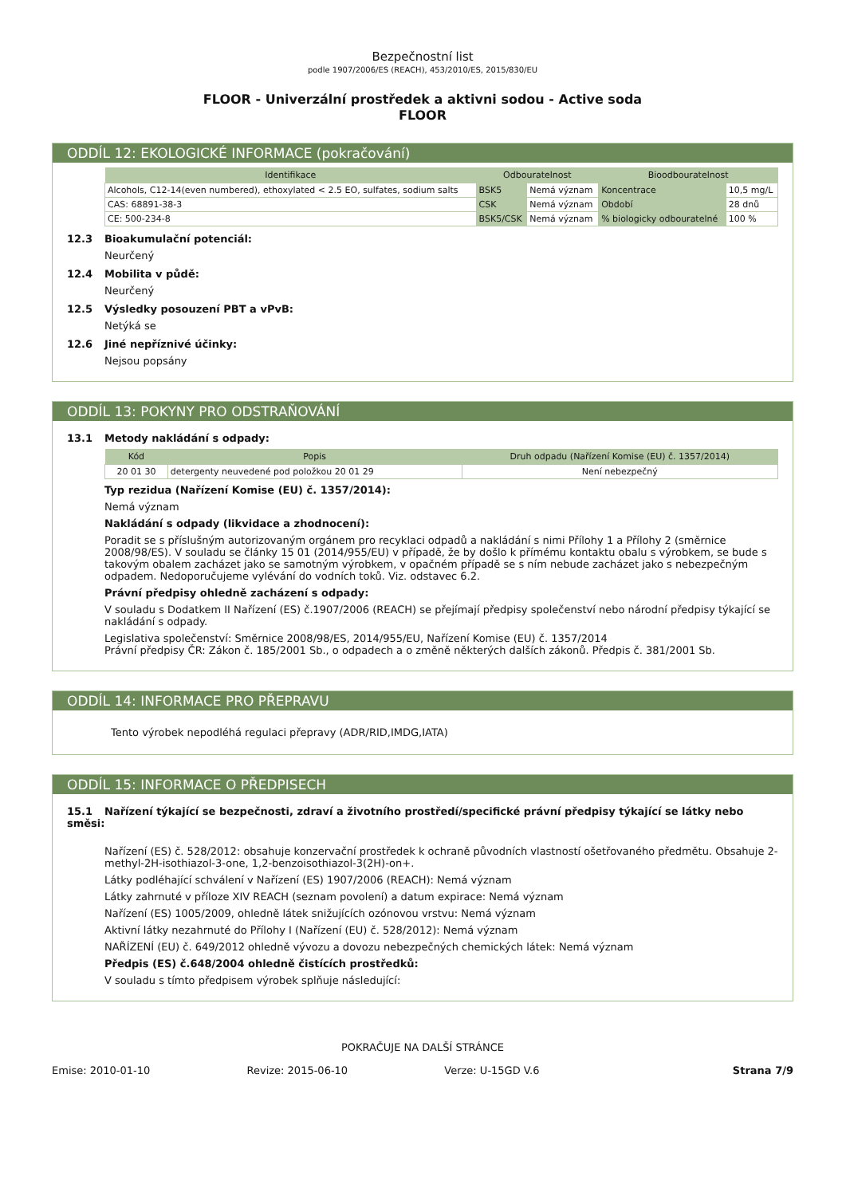Bezpečnostní list
podle 1907/2006/ES (REACH), 453/2010/ES, 2015/830/EU
FLOOR - Univerzální prostředek a aktivni sodou - Active soda
FLOOR
ODDÍL 12: EKOLOGICKÉ INFORMACE (pokračování)
| Identifikace | Odbouratelnost | | Bioodbouratelnost | |
| --- | --- | --- | --- | --- |
| Alcohols, C12-14(even numbered), ethoxylated < 2.5 EO, sulfates, sodium salts | BSK5 | Nemá význam | Koncentrace | 10,5 mg/L |
| CAS: 68891-38-3 | CSK | Nemá význam | Období | 28 dnů |
| CE: 500-234-8 | BSK5/CSK | Nemá význam | % biologicky odbouratelné | 100 % |
12.3 Bioakumulační potenciál:
Neurčený
12.4 Mobilita v půdě:
Neurčený
12.5 Výsledky posouzení PBT a vPvB:
Netýká se
12.6 Jiné nepříznivé účinky:
Nejsou popsány
ODDÍL 13: POKYNY PRO ODSTRAŇOVÁNÍ
13.1 Metody nakládání s odpady:
| Kód | Popis | Druh odpadu (Nařízení Komise (EU) č. 1357/2014) |
| --- | --- | --- |
| 20 01 30 | detergenty neuvedené pod položkou 20 01 29 | Není nebezpečný |
Typ rezidua (Nařízení Komise (EU) č. 1357/2014):
Nemá význam
Nakládání s odpady (likvidace a zhodnocení):
Poradit se s příslušným autorizovaným orgánem pro recyklaci odpadů a nakládání s nimi Přílohy 1 a Přílohy 2 (směrnice 2008/98/ES). V souladu se články 15 01 (2014/955/EU) v případě, že by došlo k přímému kontaktu obalu s výrobkem, se bude s takovým obalem zacházet jako se samotným výrobkem, v opačném případě se s ním nebude zacházet jako s nebezpečným odpadem. Nedoporučujeme vylévání do vodních toků. Viz. odstavec 6.2.
Právní předpisy ohledně zacházení s odpady:
V souladu s Dodatkem II Nařízení (ES) č.1907/2006 (REACH) se přejímají předpisy společenství nebo národní předpisy týkající se nakládání s odpady.
Legislativa společenství: Směrnice 2008/98/ES, 2014/955/EU, Nařízení Komise (EU) č. 1357/2014
Právní předpisy ČR: Zákon č. 185/2001 Sb., o odpadech a o změně některých dalších zákonů. Předpis č. 381/2001 Sb.
ODDÍL 14: INFORMACE PRO PŘEPRAVU
Tento výrobek nepodléhá regulaci přepravy (ADR/RID,IMDG,IATA)
ODDÍL 15: INFORMACE O PŘEDPISECH
15.1 Nařízení týkající se bezpečnosti, zdraví a životního prostředí/specifické právní předpisy týkající se látky nebo směsi:
Nařízení (ES) č. 528/2012: obsahuje konzervační prostředek k ochraně původních vlastností ošetřovaného předmětu. Obsahuje 2-methyl-2H-isothiazol-3-one, 1,2-benzoisothiazol-3(2H)-on+.
Látky podléhající schválení v Nařízení (ES) 1907/2006 (REACH): Nemá význam
Látky zahrnuté v příloze XIV REACH (seznam povolení) a datum expirace: Nemá význam
Nařízení (ES) 1005/2009, ohledně látek snižujících ozónovou vrstvu: Nemá význam
Aktivní látky nezahrnuté do Přílohy I (Nařízení (EU) č. 528/2012): Nemá význam
NAŘÍZENÍ (EU) č. 649/2012 ohledně vývozu a dovozu nebezpečných chemických látek: Nemá význam
Předpis (ES) č.648/2004 ohledně čistících prostředků:
V souladu s tímto předpisem výrobek splňuje následující:
POKRAČUJE NA DALŠÍ STRÁNCE
Emise: 2010-01-10 Revize: 2015-06-10 Verze: U-15GD V.6 Strana 7/9